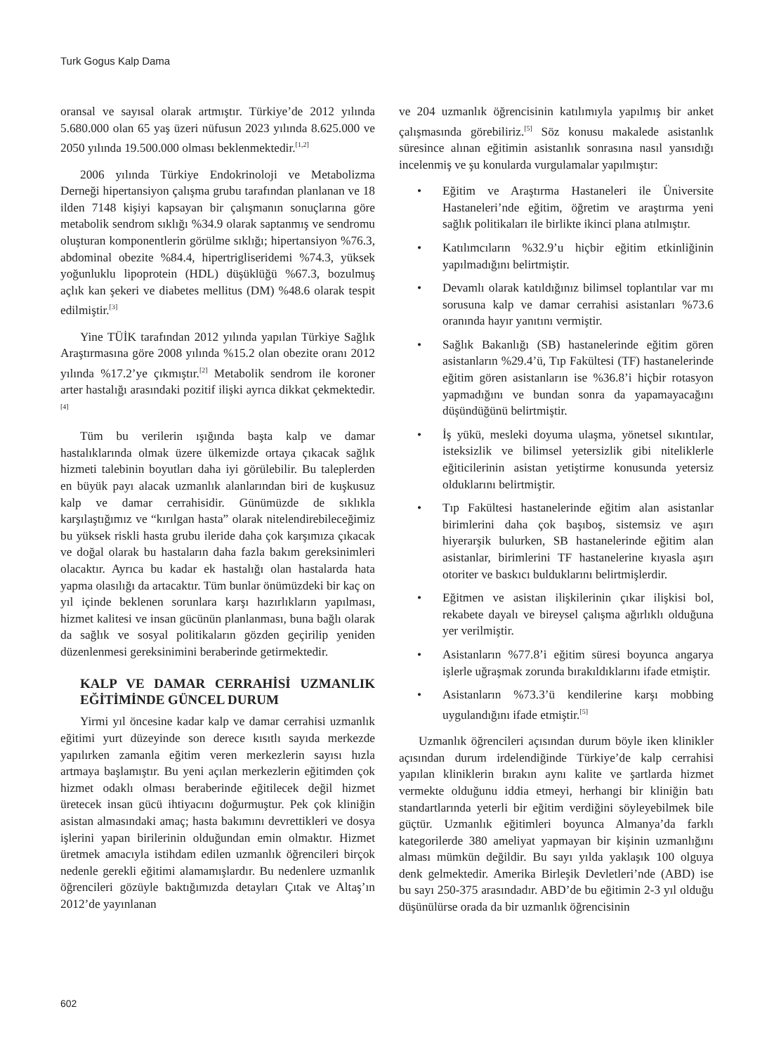Turk Gogus Kalp Dama
oransal ve sayısal olarak artmıştır. Türkiye’de 2012 yılında 5.680.000 olan 65 yaş üzeri nüfusun 2023 yılında 8.625.000 ve 2050 yılında 19.500.000 olması beklenmektedir.<sup>[1,2]</sup>
2006 yılında Türkiye Endokrinoloji ve Metabolizma Derneği hipertansiyon çalışma grubu tarafından planlanan ve 18 ilden 7148 kişiyi kapsayan bir çalışmanın sonuçlarına göre metabolik sendrom sıklığı %34.9 olarak saptanmış ve sendromu oluşturan komponentlerin görülme sıklığı; hipertansiyon %76.3, abdominal obezite %84.4, hipertrigliseridemi %74.3, yüksek yoğunluklu lipoprotein (HDL) düşüklüğü %67.3, bozulmuş açlık kan şekeri ve diabetes mellitus (DM) %48.6 olarak tespit edilmiştir.<sup>[3]</sup>
Yine TÜİK tarafından 2012 yılında yapılan Türkiye Sağlık Araştırmasına göre 2008 yılında %15.2 olan obezite oranı 2012 yılında %17.2’ye çıkmıştır.<sup>[2]</sup> Metabolik sendrom ile koroner arter hastalığı arasındaki pozitif ilişki ayrıca dikkat çekmektedir.<sup>[4]</sup>
Tüm bu verilerin ışığında başta kalp ve damar hastalıklarında olmak üzere ülkemizde ortaya çıkacak sağlık hizmeti talebinin boyutları daha iyi görülebilir. Bu taleplerden en büyük payı alacak uzmanlık alanlarından biri de kuşkusuz kalp ve damar cerrahisidir. Günümüzde de sıklıkla karşılaştığımız ve “kırılgan hasta” olarak nitelendirebileceğimiz bu yüksek riskli hasta grubu ileride daha çok karşımıza çıkacak ve doğal olarak bu hastaların daha fazla bakım gereksinimleri olacaktır. Ayrıca bu kadar ek hastalığı olan hastalarda hata yapma olasılığı da artacaktır. Tüm bunlar önümüzdeki bir kaç on yıl içinde beklenen sorunlara karşı hazırlıkların yapılması, hizmet kalitesi ve insan gücünün planlanması, buna bağlı olarak da sağlık ve sosyal politikaların gözden geçirilip yeniden düzenlenmesi gereksinimini beraberinde getirmektedir.
KALP VE DAMAR CERRAHİSİ UZMANLIK EĞİTİMİNDE GÜNCEL DURUM
Yirmi yıl öncesine kadar kalp ve damar cerrahisi uzmanlık eğitimi yurt düzeyinde son derece kısıtlı sayıda merkezde yapılırken zamanla eğitim veren merkezlerin sayısı hızla artmaya başlamıştır. Bu yeni açılan merkezlerin eğitimden çok hizmet odaklı olması beraberinde eğitilecek değil hizmet üretecek insan gücü ihtiyacını doğurmuştur. Pek çok kliniğin asistan almasındaki amaç; hasta bakımını devrettikleri ve dosya işlerini yapan birilerinin olduğundan emin olmaktır. Hizmet üretmek amacıyla istihdam edilen uzmanlık öğrencileri birçok nedenle gerekli eğitimi alamamışlardır. Bu nedenlere uzmanlık öğrencileri gözüyle baktığımızda detayları Çıtak ve Altaş’ın 2012’de yayınlanan
ve 204 uzmanlık öğrencisinin katılımıyla yapılmış bir anket çalışmasında görebiliriz.<sup>[5]</sup> Söz konusu makalede asistanlık süresince alınan eğitimin asistanlık sonrasına nasıl yansıdığı incelenmiş ve şu konularda vurgulamalar yapılmıştır:
• Eğitim ve Araştırma Hastaneleri ile Üniversite Hastaneleri’nde eğitim, öğretim ve araştırma yeni sağlık politikaları ile birlikte ikinci plana atılmıştır.
• Katılımcıların %32.9’u hiçbir eğitim etkinliğinin yapılmadığını belirtmiştir.
• Devamlı olarak katıldığınız bilimsel toplantılar var mı sorusuna kalp ve damar cerrahisi asistanları %73.6 oranında hayır yanıtını vermiştir.
• Sağlık Bakanlığı (SB) hastanelerinde eğitim gören asistanların %29.4’ü, Tıp Fakültesi (TF) hastanelerinde eğitim gören asistanların ise %36.8’i hiçbir rotasyon yapmadığını ve bundan sonra da yapamayacağını düşündüğünü belirtmiştir.
• İş yükü, mesleki doyuma ulaşma, yönetsel sıkıntılar, isteksizlik ve bilimsel yetersizlik gibi niteliklerle eğiticilerinin asistan yetiştirme konusunda yetersiz olduklarını belirtmiştir.
• Tıp Fakültesi hastanelerinde eğitim alan asistanlar birimlerini daha çok başıboş, sistemsiz ve aşırı hiyerarşik bulurken, SB hastanelerinde eğitim alan asistanlar, birimlerini TF hastanelerine kıyasla aşırı otoriter ve baskıcı bulduklarını belirtmişlerdir.
• Eğitmen ve asistan ilişkilerinin çıkar ilişkisi bol, rekabete dayalı ve bireysel çalışma ağırlıklı olduğuna yer verilmiştir.
• Asistanların %77.8’i eğitim süresi boyunca angarya işlerle uğraşmak zorunda bırakıldıklarını ifade etmiştir.
• Asistanların %73.3’ü kendilerine karşı mobbing uygulandığını ifade etmiştir.<sup>[5]</sup>
Uzmanlık öğrencileri açısından durum böyle iken klinikler açısından durum irdelendiğinde Türkiye’de kalp cerrahisi yapılan kliniklerin bırakın aynı kalite ve şartlarda hizmet vermekte olduğunu iddia etmeyi, herhangi bir kliniğin batı standartlarında yeterli bir eğitim verdiğini söyleyebilmek bile güçtür. Uzmanlık eğitimleri boyunca Almanya’da farklı kategorilerde 380 ameliyat yapmayan bir kişinin uzmanlığını alması mümkün değildir. Bu sayı yılda yaklaşık 100 olguya denk gelmektedir. Amerika Birleşik Devletleri’nde (ABD) ise bu sayı 250-375 arasındadır. ABD’de bu eğitimin 2-3 yıl olduğu düşünülürse orada da bir uzmanlık öğrencisinin
602